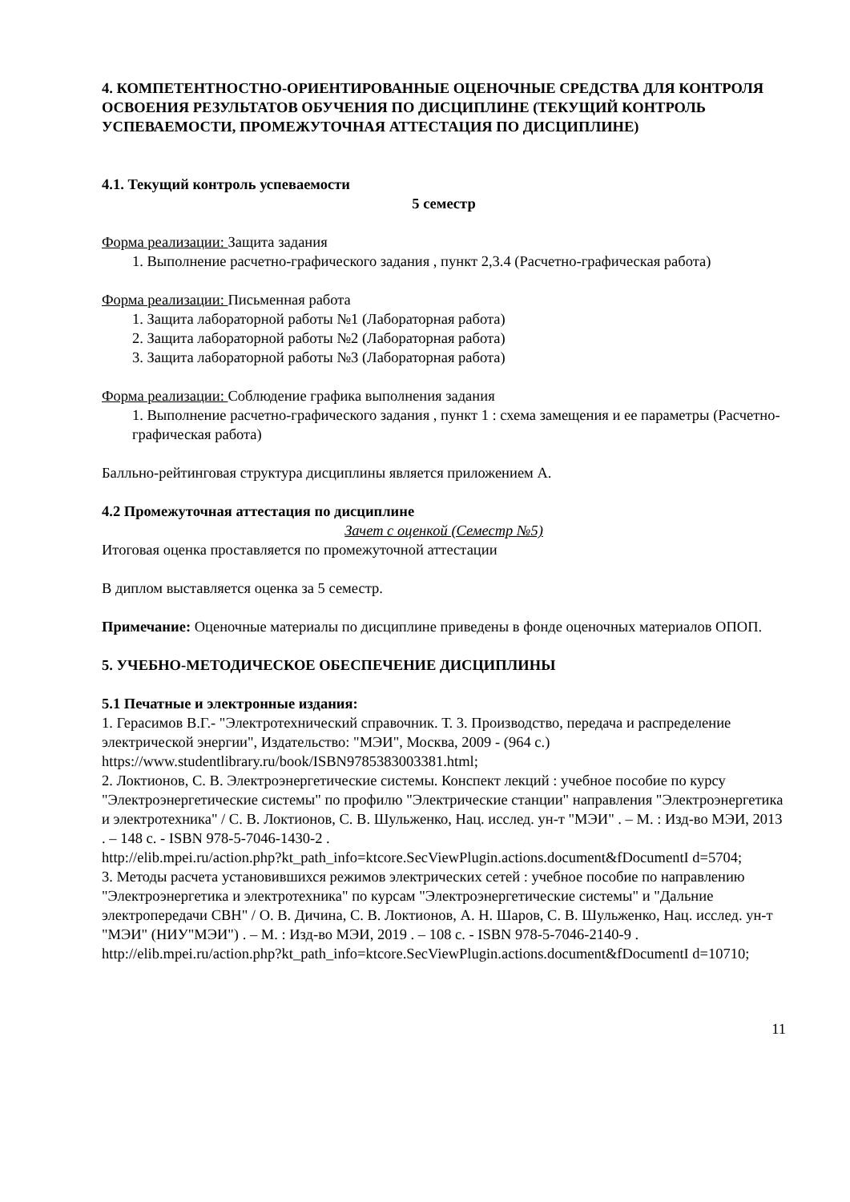4. КОМПЕТЕНТНОСТНО-ОРИЕНТИРОВАННЫЕ ОЦЕНОЧНЫЕ СРЕДСТВА ДЛЯ КОНТРОЛЯ ОСВОЕНИЯ РЕЗУЛЬТАТОВ ОБУЧЕНИЯ ПО ДИСЦИПЛИНЕ (ТЕКУЩИЙ КОНТРОЛЬ УСПЕВАЕМОСТИ, ПРОМЕЖУТОЧНАЯ АТТЕСТАЦИЯ ПО ДИСЦИПЛИНЕ)
4.1. Текущий контроль успеваемости
5 семестр
Форма реализации: Защита задания
1. Выполнение расчетно-графического задания , пункт 2,3.4 (Расчетно-графическая работа)
Форма реализации: Письменная работа
1. Защита лабораторной работы №1 (Лабораторная работа)
2. Защита лабораторной работы №2 (Лабораторная работа)
3. Защита лабораторной работы №3 (Лабораторная работа)
Форма реализации: Соблюдение графика выполнения задания
1. Выполнение расчетно-графического задания , пункт 1 : схема замещения и ее параметры (Расчетно-графическая работа)
Балльно-рейтинговая структура дисциплины является приложением А.
4.2 Промежуточная аттестация по дисциплине
Зачет с оценкой (Семестр №5)
Итоговая оценка проставляется по промежуточной аттестации
В диплом выставляется оценка за 5 семестр.
Примечание: Оценочные материалы по дисциплине приведены в фонде оценочных материалов ОПОП.
5. УЧЕБНО-МЕТОДИЧЕСКОЕ ОБЕСПЕЧЕНИЕ ДИСЦИПЛИНЫ
5.1 Печатные и электронные издания:
1. Герасимов В.Г.- "Электротехнический справочник. Т. 3. Производство, передача и распределение электрической энергии", Издательство: "МЭИ", Москва, 2009 - (964 с.) https://www.studentlibrary.ru/book/ISBN9785383003381.html;
2. Локтионов, С. В. Электроэнергетические системы. Конспект лекций : учебное пособие по курсу "Электроэнергетические системы" по профилю "Электрические станции" направления "Электроэнергетика и электротехника" / С. В. Локтионов, С. В. Шульженко, Нац. исслед. ун-т "МЭИ" . – М. : Изд-во МЭИ, 2013 . – 148 с. - ISBN 978-5-7046-1430-2 .
http://elib.mpei.ru/action.php?kt_path_info=ktcore.SecViewPlugin.actions.document&fDocumentI d=5704;
3. Методы расчета установившихся режимов электрических сетей : учебное пособие по направлению "Электроэнергетика и электротехника" по курсам "Электроэнергетические системы" и "Дальние электропередачи СВН" / О. В. Дичина, С. В. Локтионов, А. Н. Шаров, С. В. Шульженко, Нац. исслед. ун-т "МЭИ" (НИУ"МЭИ") . – М. : Изд-во МЭИ, 2019 . – 108 с. - ISBN 978-5-7046-2140-9 .
http://elib.mpei.ru/action.php?kt_path_info=ktcore.SecViewPlugin.actions.document&fDocumentI d=10710;
11